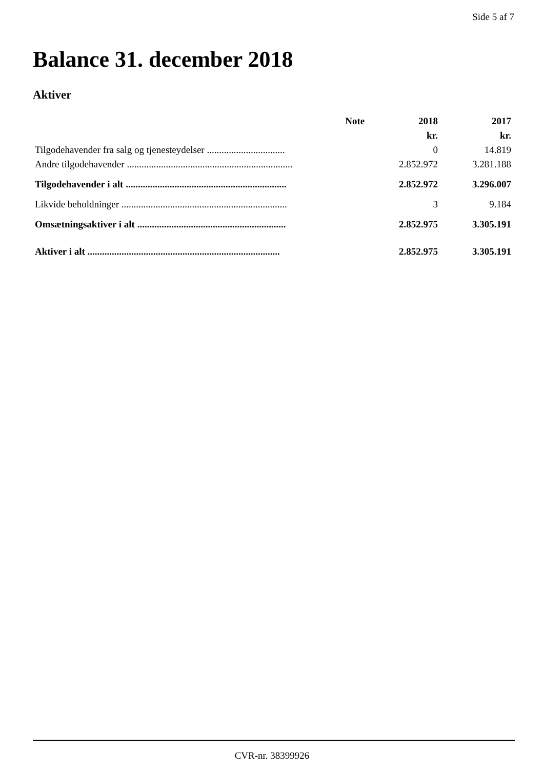Side 5 af 7
Balance 31. december 2018
Aktiver
| | Note | 2018 | 2017 |
| --- | --- | --- | --- |
| | | kr. | kr. |
| Tilgodehavender fra salg og tjenesteydelser ................................ | | 0 | 14.819 |
| Andre tilgodehavender .................................................................... | | 2.852.972 | 3.281.188 |
| Tilgodehavender i alt .................................................................. | | 2.852.972 | 3.296.007 |
| Likvide beholdninger .................................................................... | | 3 | 9.184 |
| Omsætningsaktiver i alt ............................................................. | | 2.852.975 | 3.305.191 |
| Aktiver i alt ............................................................................... | | 2.852.975 | 3.305.191 |
CVR-nr. 38399926